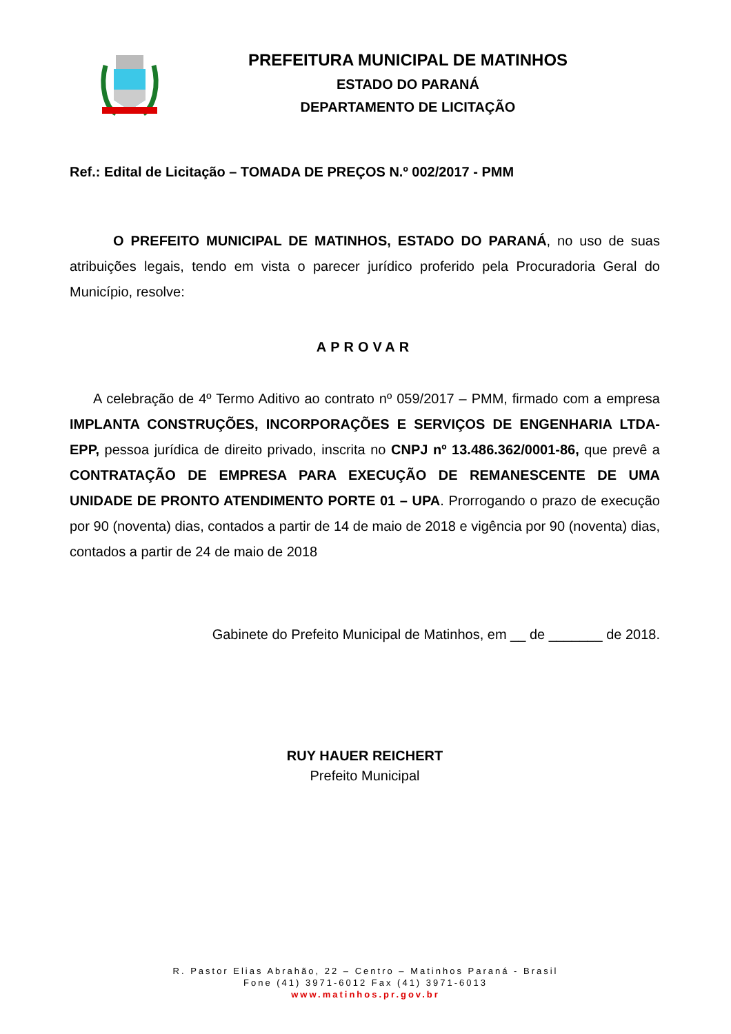PREFEITURA MUNICIPAL DE MATINHOS
ESTADO DO PARANÁ
DEPARTAMENTO DE LICITAÇÃO
Ref.: Edital de Licitação – TOMADA DE PREÇOS N.º 002/2017 - PMM
O PREFEITO MUNICIPAL DE MATINHOS, ESTADO DO PARANÁ, no uso de suas atribuições legais, tendo em vista o parecer jurídico proferido pela Procuradoria Geral do Município, resolve:
APROVAR
A celebração de 4º Termo Aditivo ao contrato nº 059/2017 – PMM, firmado com a empresa IMPLANTA CONSTRUÇÕES, INCORPORAÇÕES E SERVIÇOS DE ENGENHARIA LTDA-EPP, pessoa jurídica de direito privado, inscrita no CNPJ nº 13.486.362/0001-86, que prevê a CONTRATAÇÃO DE EMPRESA PARA EXECUÇÃO DE REMANESCENTE DE UMA UNIDADE DE PRONTO ATENDIMENTO PORTE 01 – UPA. Prorrogando o prazo de execução por 90 (noventa) dias, contados a partir de 14 de maio de 2018 e vigência por 90 (noventa) dias, contados a partir de 24 de maio de 2018
Gabinete do Prefeito Municipal de Matinhos, em __ de _______ de 2018.
RUY HAUER REICHERT
Prefeito Municipal
R. Pastor Elias Abrahão, 22 – Centro – Matinhos Paraná - Brasil
Fone (41) 3971-6012 Fax (41) 3971-6013
www.matinhos.pr.gov.br